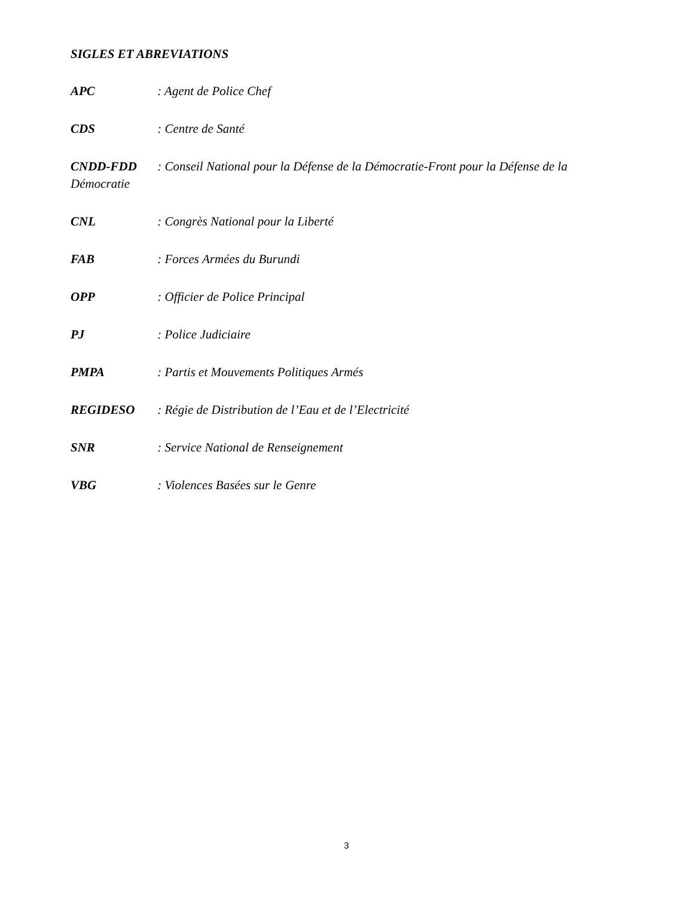SIGLES ET ABREVIATIONS
APC : Agent de Police Chef
CDS : Centre de Santé
CNDD-FDD : Conseil National pour la Défense de la Démocratie-Front pour la Défense de la Démocratie
CNL : Congrès National pour la Liberté
FAB : Forces Armées du Burundi
OPP : Officier de Police Principal
PJ : Police Judiciaire
PMPA : Partis et Mouvements Politiques Armés
REGIDESO : Régie de Distribution de l’Eau et de l’Electricité
SNR : Service National de Renseignement
VBG : Violences Basées sur le Genre
3